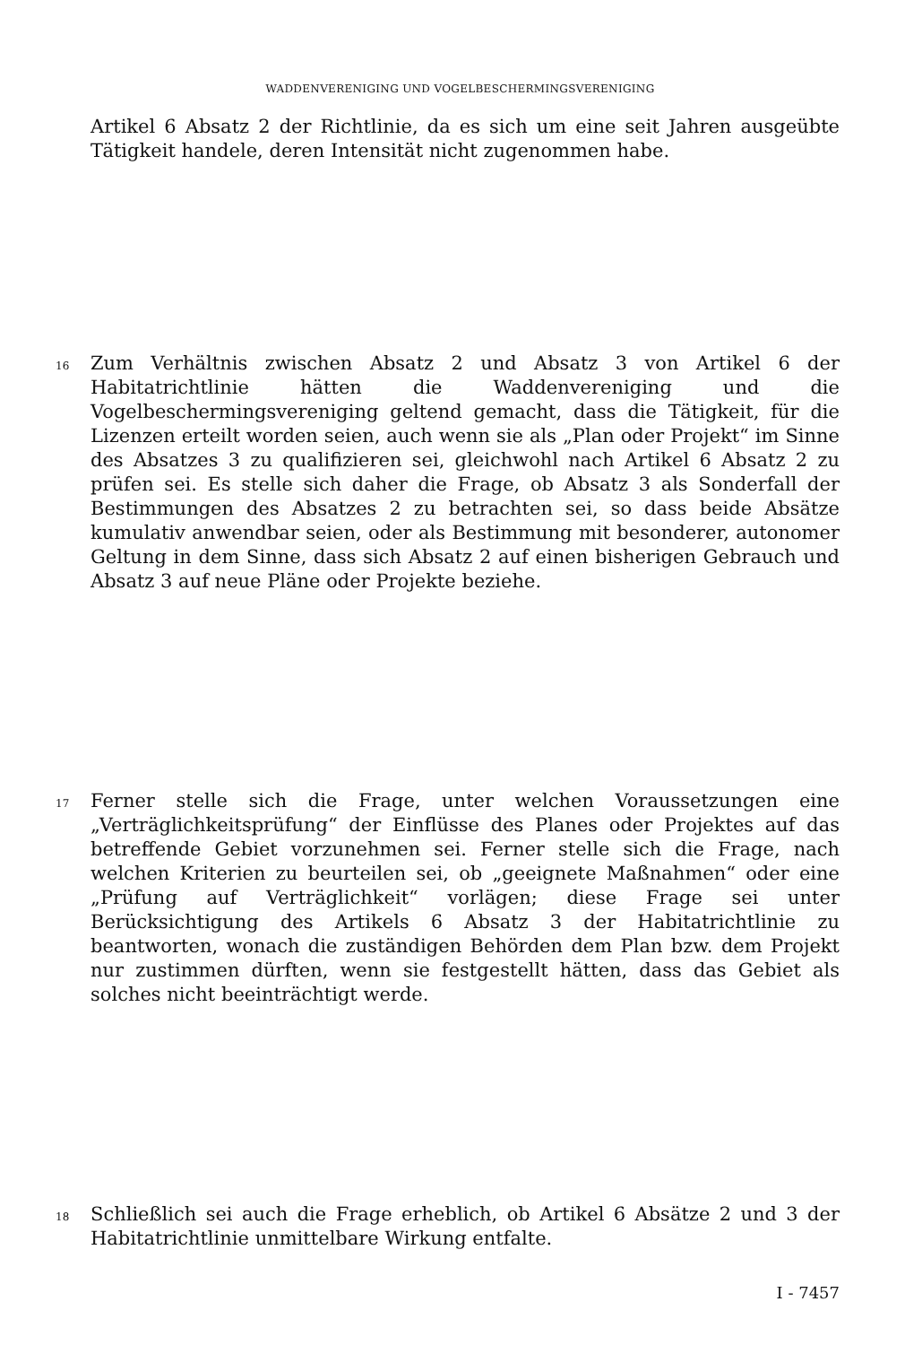WADDENVERENIGING UND VOGELBESCHERMINGSVERENIGING
Artikel 6 Absatz 2 der Richtlinie, da es sich um eine seit Jahren ausgeübte Tätigkeit handele, deren Intensität nicht zugenommen habe.
16
Zum Verhältnis zwischen Absatz 2 und Absatz 3 von Artikel 6 der Habitatrichtlinie hätten die Waddenvereniging und die Vogelbeschermingsvereniging geltend gemacht, dass die Tätigkeit, für die Lizenzen erteilt worden seien, auch wenn sie als „Plan oder Projekt“ im Sinne des Absatzes 3 zu qualifizieren sei, gleichwohl nach Artikel 6 Absatz 2 zu prüfen sei. Es stelle sich daher die Frage, ob Absatz 3 als Sonderfall der Bestimmungen des Absatzes 2 zu betrachten sei, so dass beide Absätze kumulativ anwendbar seien, oder als Bestimmung mit besonderer, autonomer Geltung in dem Sinne, dass sich Absatz 2 auf einen bisherigen Gebrauch und Absatz 3 auf neue Pläne oder Projekte beziehe.
17
Ferner stelle sich die Frage, unter welchen Voraussetzungen eine „Verträglichkeitsprüfung“ der Einflüsse des Planes oder Projektes auf das betreffende Gebiet vorzunehmen sei. Ferner stelle sich die Frage, nach welchen Kriterien zu beurteilen sei, ob „geeignete Maßnahmen“ oder eine „Prüfung auf Verträglichkeit“ vorlägen; diese Frage sei unter Berücksichtigung des Artikels 6 Absatz 3 der Habitatrichtlinie zu beantworten, wonach die zuständigen Behörden dem Plan bzw. dem Projekt nur zustimmen dürften, wenn sie festgestellt hätten, dass das Gebiet als solches nicht beeinträchtigt werde.
18
Schließlich sei auch die Frage erheblich, ob Artikel 6 Absätze 2 und 3 der Habitatrichtlinie unmittelbare Wirkung entfalte.
I - 7457